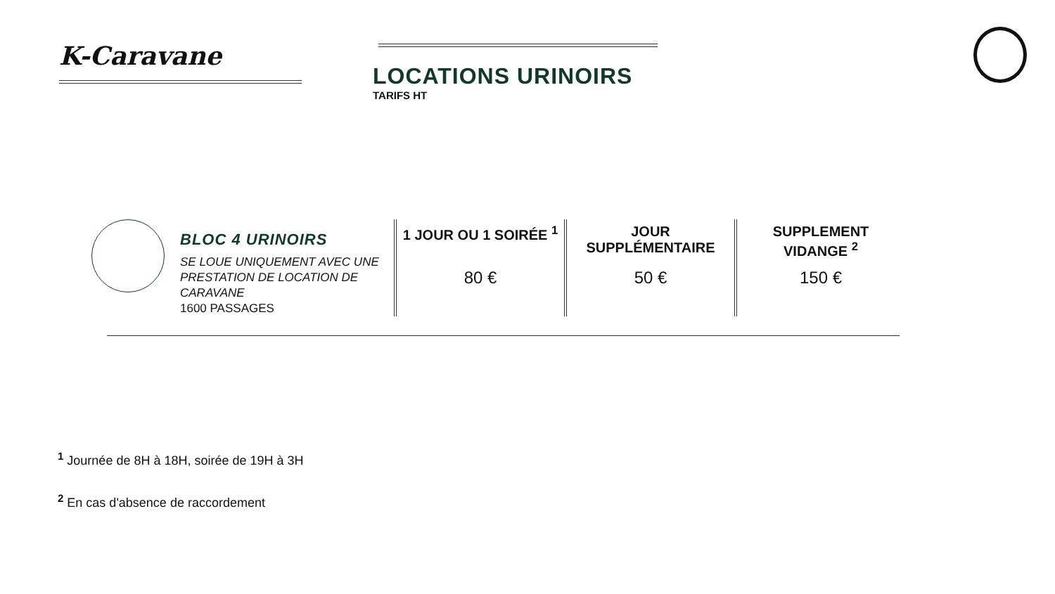K-Caravane
LOCATIONS URINOIRS
TARIFS HT
BLOC 4 URINOIRS
SE LOUE UNIQUEMENT AVEC UNE PRESTATION DE LOCATION DE CARAVANE
1600 PASSAGES
| 1 JOUR OU 1 SOIRÉE <sup>1</sup> | JOUR SUPPLÉMENTAIRE | SUPPLEMENT VIDANGE <sup>2</sup> |
| --- | --- | --- |
| 80 € | 50 € | 150 € |
<sup>1</sup> Journée de 8H à 18H, soirée de 19H à 3H
<sup>2</sup> En cas d'absence de raccordement